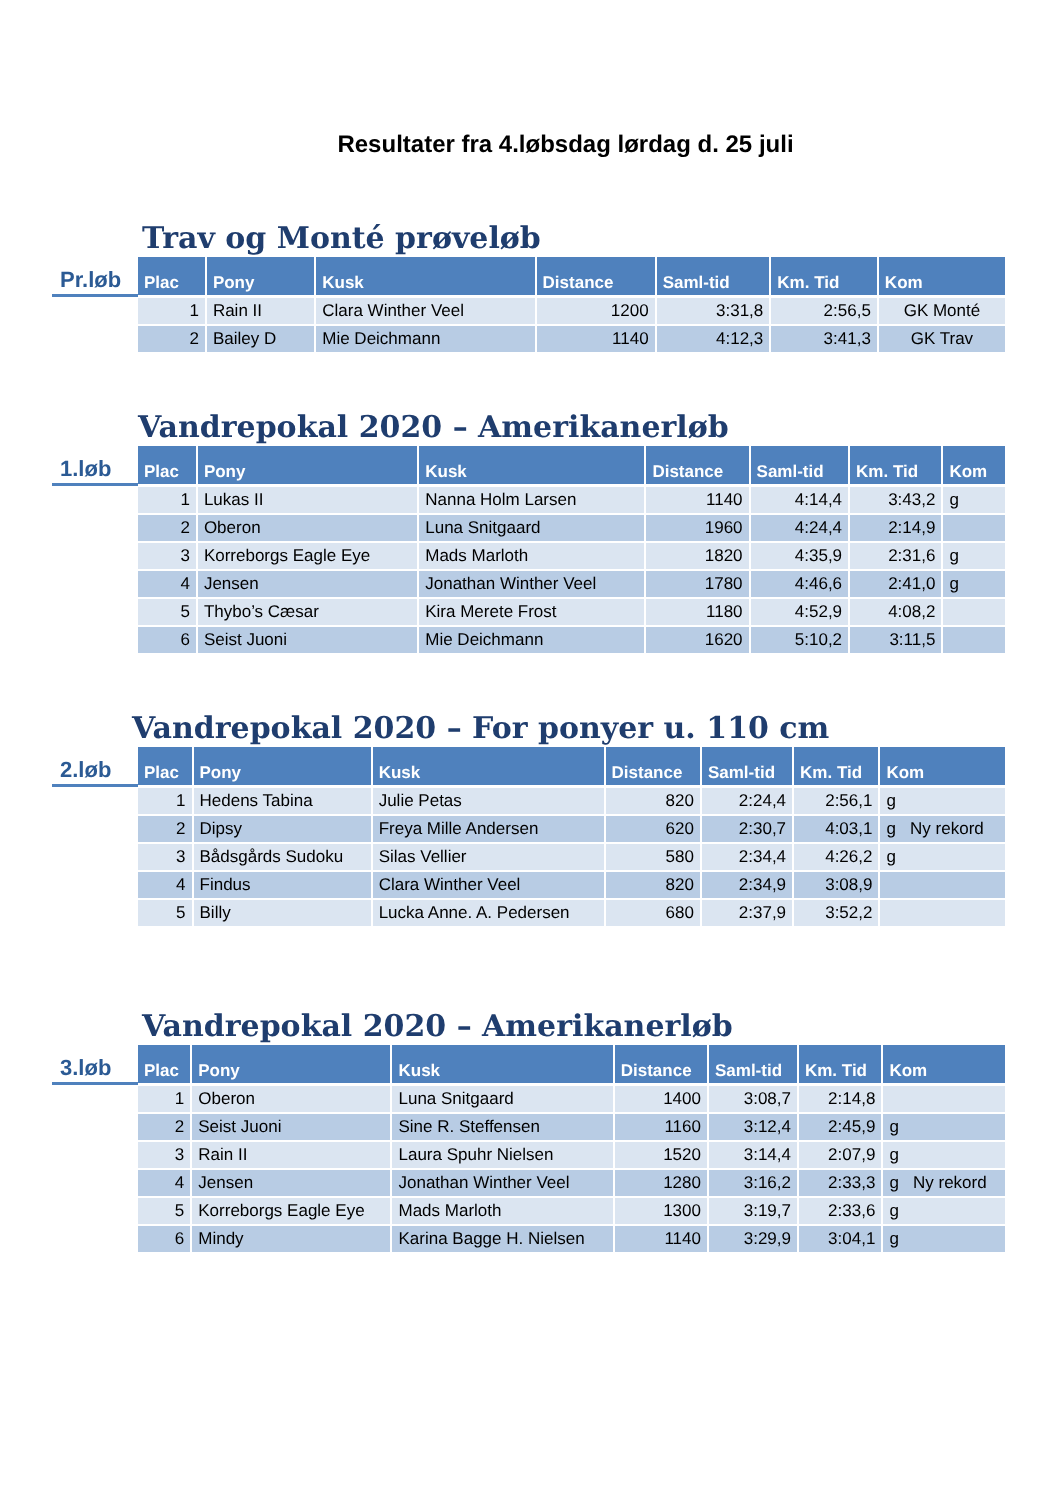Resultater fra 4.løbsdag lørdag d. 25 juli
Trav og Monté prøveløb
Pr.løb
| Plac | Pony | Kusk | Distance | Saml-tid | Km. Tid | Kom |
| --- | --- | --- | --- | --- | --- | --- |
| 1 | Rain II | Clara Winther Veel | 1200 | 3:31,8 | 2:56,5 | GK Monté |
| 2 | Bailey D | Mie Deichmann | 1140 | 4:12,3 | 3:41,3 | GK Trav |
Vandrepokal 2020 – Amerikanerløb
1.løb
| Plac | Pony | Kusk | Distance | Saml-tid | Km. Tid | Kom |
| --- | --- | --- | --- | --- | --- | --- |
| 1 | Lukas II | Nanna Holm Larsen | 1140 | 4:14,4 | 3:43,2 | g |
| 2 | Oberon | Luna Snitgaard | 1960 | 4:24,4 | 2:14,9 | |
| 3 | Korreborgs Eagle Eye | Mads Marloth | 1820 | 4:35,9 | 2:31,6 | g |
| 4 | Jensen | Jonathan Winther Veel | 1780 | 4:46,6 | 2:41,0 | g |
| 5 | Thybo’s Cæsar | Kira Merete Frost | 1180 | 4:52,9 | 4:08,2 | |
| 6 | Seist Juoni | Mie Deichmann | 1620 | 5:10,2 | 3:11,5 | |
Vandrepokal 2020 – For ponyer u. 110 cm
2.løb
| Plac | Pony | Kusk | Distance | Saml-tid | Km. Tid | Kom |
| --- | --- | --- | --- | --- | --- | --- |
| 1 | Hedens Tabina | Julie Petas | 820 | 2:24,4 | 2:56,1 | g |
| 2 | Dipsy | Freya Mille Andersen | 620 | 2:30,7 | 4:03,1 | g Ny rekord |
| 3 | Bådsgårds Sudoku | Silas Vellier | 580 | 2:34,4 | 4:26,2 | g |
| 4 | Findus | Clara Winther Veel | 820 | 2:34,9 | 3:08,9 | |
| 5 | Billy | Lucka Anne. A. Pedersen | 680 | 2:37,9 | 3:52,2 | |
Vandrepokal 2020 – Amerikanerløb
3.løb
| Plac | Pony | Kusk | Distance | Saml-tid | Km. Tid | Kom |
| --- | --- | --- | --- | --- | --- | --- |
| 1 | Oberon | Luna Snitgaard | 1400 | 3:08,7 | 2:14,8 | |
| 2 | Seist Juoni | Sine R. Steffensen | 1160 | 3:12,4 | 2:45,9 | g |
| 3 | Rain II | Laura Spuhr Nielsen | 1520 | 3:14,4 | 2:07,9 | g |
| 4 | Jensen | Jonathan Winther Veel | 1280 | 3:16,2 | 2:33,3 | g Ny rekord |
| 5 | Korreborgs Eagle Eye | Mads Marloth | 1300 | 3:19,7 | 2:33,6 | g |
| 6 | Mindy | Karina Bagge H. Nielsen | 1140 | 3:29,9 | 3:04,1 | g |